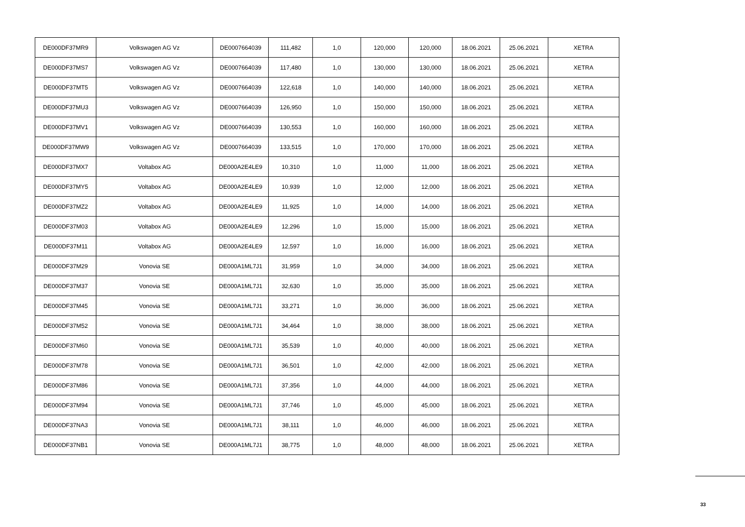| DE000DF37MR9 | Volkswagen AG Vz | DE0007664039 | 111,482 | 1,0 | 120,000 | 120,000 | 18.06.2021 | 25.06.2021 | XETRA |
| DE000DF37MS7 | Volkswagen AG Vz | DE0007664039 | 117,480 | 1,0 | 130,000 | 130,000 | 18.06.2021 | 25.06.2021 | XETRA |
| DE000DF37MT5 | Volkswagen AG Vz | DE0007664039 | 122,618 | 1,0 | 140,000 | 140,000 | 18.06.2021 | 25.06.2021 | XETRA |
| DE000DF37MU3 | Volkswagen AG Vz | DE0007664039 | 126,950 | 1,0 | 150,000 | 150,000 | 18.06.2021 | 25.06.2021 | XETRA |
| DE000DF37MV1 | Volkswagen AG Vz | DE0007664039 | 130,553 | 1,0 | 160,000 | 160,000 | 18.06.2021 | 25.06.2021 | XETRA |
| DE000DF37MW9 | Volkswagen AG Vz | DE0007664039 | 133,515 | 1,0 | 170,000 | 170,000 | 18.06.2021 | 25.06.2021 | XETRA |
| DE000DF37MX7 | Voltabox AG | DE000A2E4LE9 | 10,310 | 1,0 | 11,000 | 11,000 | 18.06.2021 | 25.06.2021 | XETRA |
| DE000DF37MY5 | Voltabox AG | DE000A2E4LE9 | 10,939 | 1,0 | 12,000 | 12,000 | 18.06.2021 | 25.06.2021 | XETRA |
| DE000DF37MZ2 | Voltabox AG | DE000A2E4LE9 | 11,925 | 1,0 | 14,000 | 14,000 | 18.06.2021 | 25.06.2021 | XETRA |
| DE000DF37M03 | Voltabox AG | DE000A2E4LE9 | 12,296 | 1,0 | 15,000 | 15,000 | 18.06.2021 | 25.06.2021 | XETRA |
| DE000DF37M11 | Voltabox AG | DE000A2E4LE9 | 12,597 | 1,0 | 16,000 | 16,000 | 18.06.2021 | 25.06.2021 | XETRA |
| DE000DF37M29 | Vonovia SE | DE000A1ML7J1 | 31,959 | 1,0 | 34,000 | 34,000 | 18.06.2021 | 25.06.2021 | XETRA |
| DE000DF37M37 | Vonovia SE | DE000A1ML7J1 | 32,630 | 1,0 | 35,000 | 35,000 | 18.06.2021 | 25.06.2021 | XETRA |
| DE000DF37M45 | Vonovia SE | DE000A1ML7J1 | 33,271 | 1,0 | 36,000 | 36,000 | 18.06.2021 | 25.06.2021 | XETRA |
| DE000DF37M52 | Vonovia SE | DE000A1ML7J1 | 34,464 | 1,0 | 38,000 | 38,000 | 18.06.2021 | 25.06.2021 | XETRA |
| DE000DF37M60 | Vonovia SE | DE000A1ML7J1 | 35,539 | 1,0 | 40,000 | 40,000 | 18.06.2021 | 25.06.2021 | XETRA |
| DE000DF37M78 | Vonovia SE | DE000A1ML7J1 | 36,501 | 1,0 | 42,000 | 42,000 | 18.06.2021 | 25.06.2021 | XETRA |
| DE000DF37M86 | Vonovia SE | DE000A1ML7J1 | 37,356 | 1,0 | 44,000 | 44,000 | 18.06.2021 | 25.06.2021 | XETRA |
| DE000DF37M94 | Vonovia SE | DE000A1ML7J1 | 37,746 | 1,0 | 45,000 | 45,000 | 18.06.2021 | 25.06.2021 | XETRA |
| DE000DF37NA3 | Vonovia SE | DE000A1ML7J1 | 38,111 | 1,0 | 46,000 | 46,000 | 18.06.2021 | 25.06.2021 | XETRA |
| DE000DF37NB1 | Vonovia SE | DE000A1ML7J1 | 38,775 | 1,0 | 48,000 | 48,000 | 18.06.2021 | 25.06.2021 | XETRA |
33